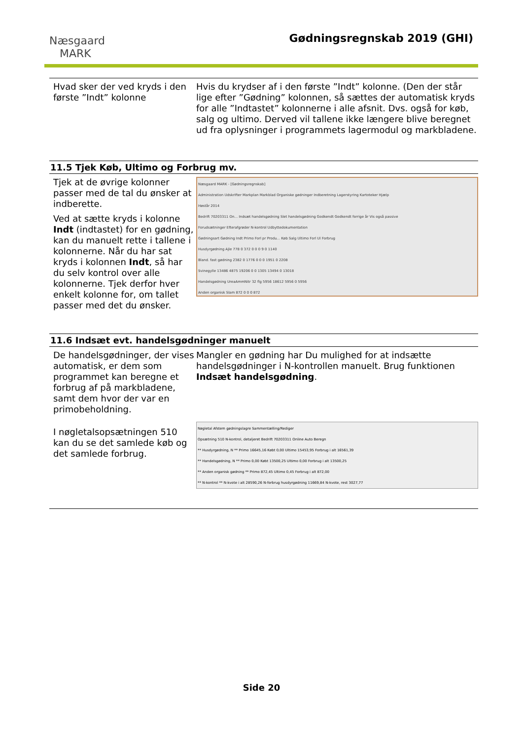Næsgaard
MARK
Gødningsregnskab 2019 (GHI)
Hvad sker der ved kryds i den første ”Indt” kolonne
Hvis du krydser af i den første ”Indt” kolonne. (Den der står lige efter ”Gødning” kolonnen, så sættes der automatisk kryds for alle ”Indtastet” kolonnerne i alle afsnit. Dvs. også for køb, salg og ultimo. Derved vil tallene ikke længere blive beregnet ud fra oplysninger i programmets lagermodul og markbladene.
11.5 Tjek Køb, Ultimo og Forbrug mv.
Tjek at de øvrige kolonner passer med de tal du ønsker at indberette.
Ved at sætte kryds i kolonne Indt (indtastet) for en gødning, kan du manuelt rette i tallene i kolonnerne. Når du har sat kryds i kolonnen Indt, så har du selv kontrol over alle kolonnerne. Tjek derfor hver enkelt kolonne for, om tallet passer med det du ønsker.
Næsgaard MARK - [Gødningsregnskab]
Administration Udskrifter Markplan Markblad Organiske gødninger Indberetning Lagerstyring Kartoteker Hjælp
Høstår 2014
Bedrift 70203311 On... Indsæt handelsgødning Slet handelsgødning Godkendt Godkendt forrige år Vis også passive
Forudsætninger Efterafgrøder N-kontrol Udbyttedokumentation
Gødningsart Gødning Indt Primo Forl pr Produ... Køb Salg Ultimo Forl Ul Forbrug
Husdyrgødning Ajle 778 0 372 0 0 0 9 0 1140
Bland. fast gødning 2382 0 1776 0 0 0 1951 0 2208
Svinegylle 13486 4875 19206 0 0 1305 13494 0 13018
Handelsgødning UreaAmmNitr 32 flg 5956 18612 5956 0 5956
Anden organisk Slam 872 0 0 0 872
11.6 Indsæt evt. handelsgødninger manuelt
De handelsgødninger, der vises automatisk, er dem som programmet kan beregne et forbrug af på markbladene, samt dem hvor der var en primobeholdning.
I nøgletalsopsætningen 510 kan du se det samlede køb og det samlede forbrug.
Mangler en gødning har Du mulighed for at indsætte handelsgødninger i N-kontrollen manuelt. Brug funktionen Indsæt handelsgødning.
Nøgletal Afstem gødningslagre Sammentælling/Rediger
Opsætning 510 N-kontrol, detaljeret Bedrift 70203311 Online Auto Beregn
** Husdyrgødning, N ** Primo 16645,16 Købt 0,00 Ultimo 15453,95 Forbrug i alt 16561,39
** Handelsgødning, N ** Primo 0,00 Købt 13500,25 Ultimo 0,00 Forbrug i alt 13500,25
** Anden organisk gødning ** Primo 872,45 Ultimo 0,45 Forbrug i alt 872,00
** N-kontrol ** N-kvote i alt 28590,26 N-forbrug husdyrgødning 11669,84 N-kvote, rest 3027,77
Side 20